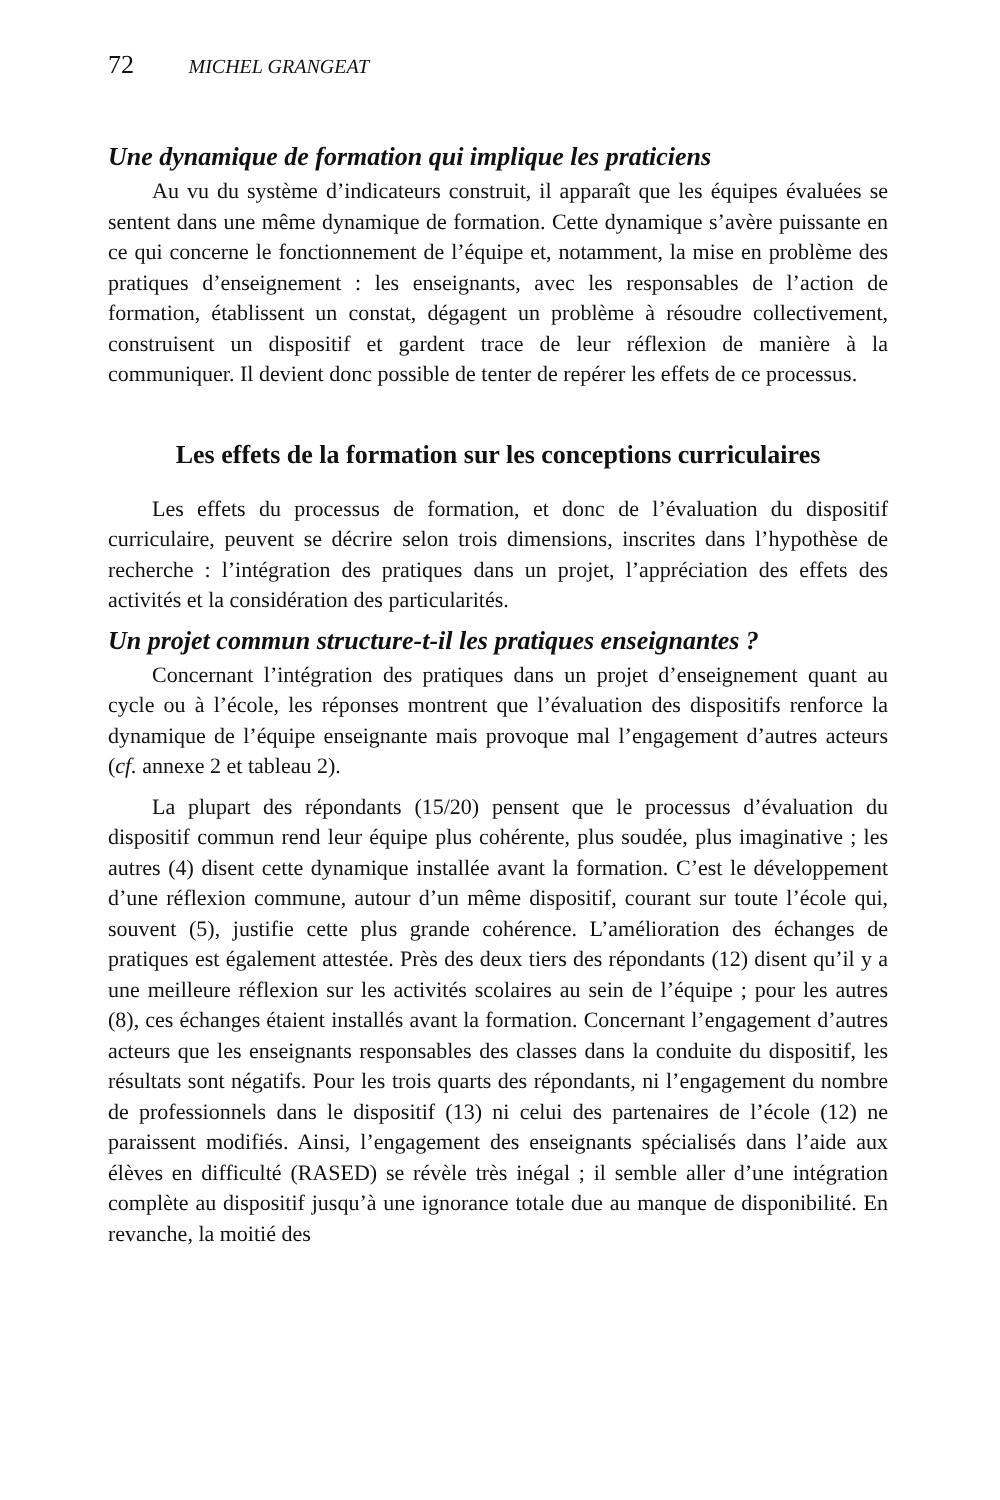72 MICHEL GRANGEAT
Une dynamique de formation qui implique les praticiens
Au vu du système d’indicateurs construit, il apparaît que les équipes évaluées se sentent dans une même dynamique de formation. Cette dynamique s’avère puissante en ce qui concerne le fonctionnement de l’équipe et, notamment, la mise en problème des pratiques d’enseignement : les enseignants, avec les responsables de l’action de formation, établissent un constat, dégagent un problème à résoudre collectivement, construisent un dispositif et gardent trace de leur réflexion de manière à la communiquer. Il devient donc possible de tenter de repérer les effets de ce processus.
Les effets de la formation sur les conceptions curriculaires
Les effets du processus de formation, et donc de l’évaluation du dispositif curriculaire, peuvent se décrire selon trois dimensions, inscrites dans l’hypothèse de recherche : l’intégration des pratiques dans un projet, l’appréciation des effets des activités et la considération des particularités.
Un projet commun structure-t-il les pratiques enseignantes ?
Concernant l’intégration des pratiques dans un projet d’enseignement quant au cycle ou à l’école, les réponses montrent que l’évaluation des dispositifs renforce la dynamique de l’équipe enseignante mais provoque mal l’engagement d’autres acteurs (cf. annexe 2 et tableau 2).
La plupart des répondants (15/20) pensent que le processus d’évaluation du dispositif commun rend leur équipe plus cohérente, plus soudée, plus imaginative ; les autres (4) disent cette dynamique installée avant la formation. C’est le développement d’une réflexion commune, autour d’un même dispositif, courant sur toute l’école qui, souvent (5), justifie cette plus grande cohérence. L’amélioration des échanges de pratiques est également attestée. Près des deux tiers des répondants (12) disent qu’il y a une meilleure réflexion sur les activités scolaires au sein de l’équipe ; pour les autres (8), ces échanges étaient installés avant la formation. Concernant l’engagement d’autres acteurs que les enseignants responsables des classes dans la conduite du dispositif, les résultats sont négatifs. Pour les trois quarts des répondants, ni l’engagement du nombre de professionnels dans le dispositif (13) ni celui des partenaires de l’école (12) ne paraissent modifiés. Ainsi, l’engagement des enseignants spécialisés dans l’aide aux élèves en difficulté (RASED) se révèle très inégal ; il semble aller d’une intégration complète au dispositif jusqu’à une ignorance totale due au manque de disponibilité. En revanche, la moitié des